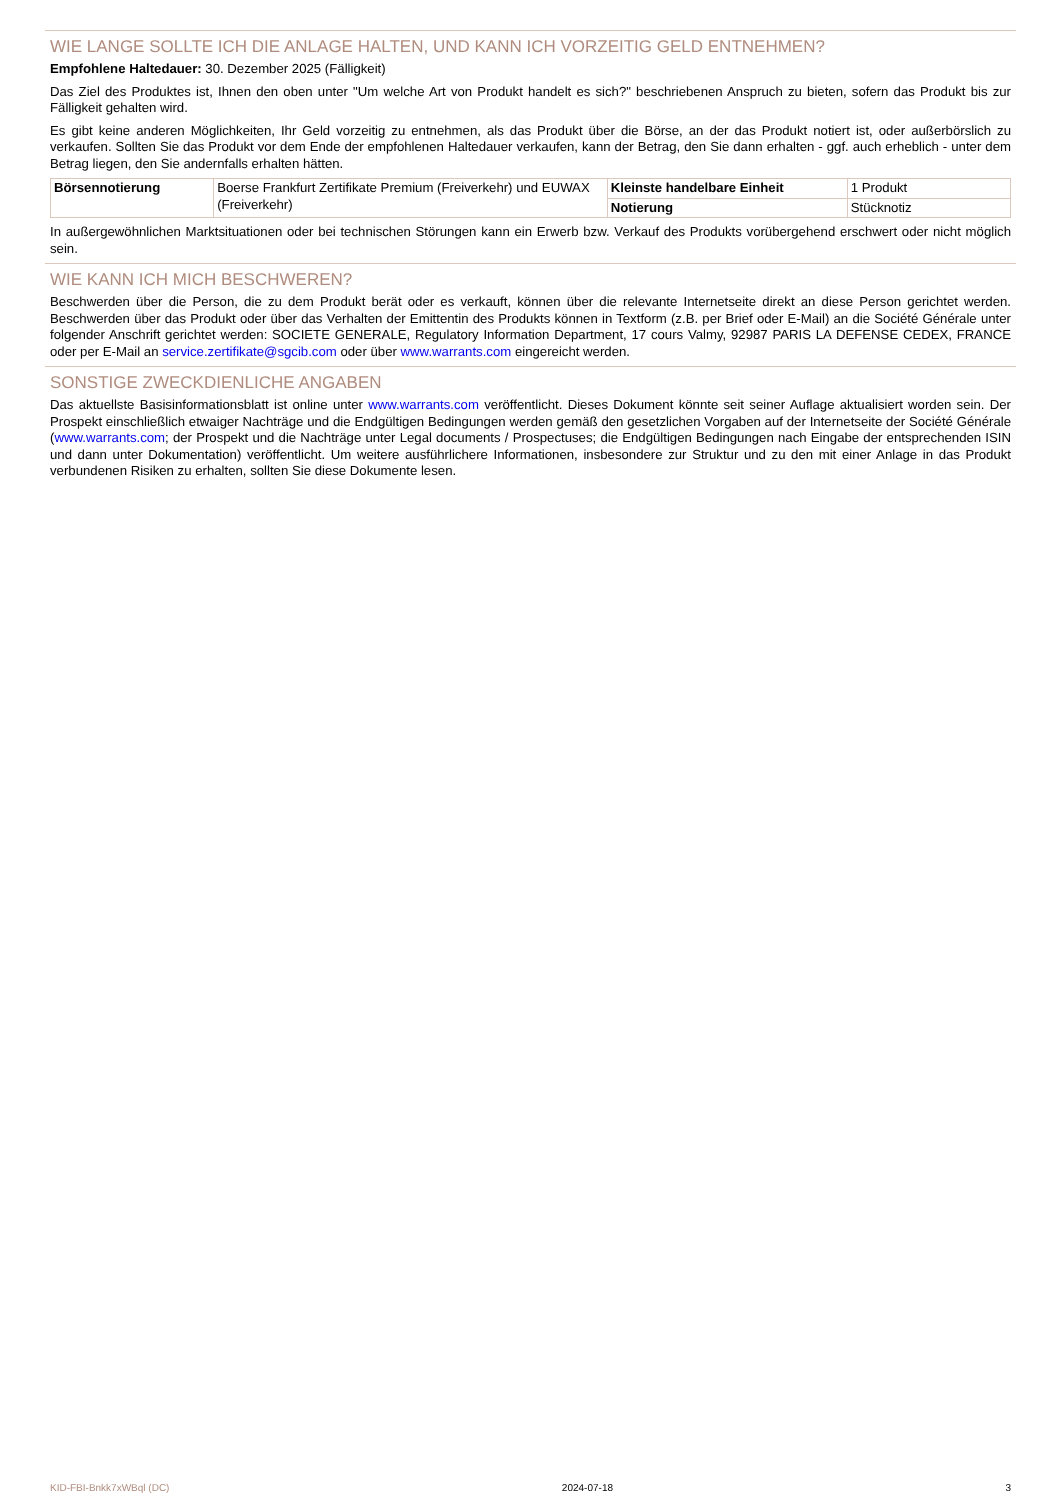WIE LANGE SOLLTE ICH DIE ANLAGE HALTEN, UND KANN ICH VORZEITIG GELD ENTNEHMEN?
Empfohlene Haltedauer: 30. Dezember 2025 (Fälligkeit)
Das Ziel des Produktes ist, Ihnen den oben unter "Um welche Art von Produkt handelt es sich?" beschriebenen Anspruch zu bieten, sofern das Produkt bis zur Fälligkeit gehalten wird.
Es gibt keine anderen Möglichkeiten, Ihr Geld vorzeitig zu entnehmen, als das Produkt über die Börse, an der das Produkt notiert ist, oder außerbörslich zu verkaufen. Sollten Sie das Produkt vor dem Ende der empfohlenen Haltedauer verkaufen, kann der Betrag, den Sie dann erhalten - ggf. auch erheblich - unter dem Betrag liegen, den Sie andernfalls erhalten hätten.
| Börsennotierung | Boerse Frankfurt Zertifikate Premium (Freiverkehr) und EUWAX (Freiverkehr) | Kleinste handelbare Einheit | 1 Produkt |
| | | Notierung | Stücknotiz |
In außergewöhnlichen Marktsituationen oder bei technischen Störungen kann ein Erwerb bzw. Verkauf des Produkts vorübergehend erschwert oder nicht möglich sein.
WIE KANN ICH MICH BESCHWEREN?
Beschwerden über die Person, die zu dem Produkt berät oder es verkauft, können über die relevante Internetseite direkt an diese Person gerichtet werden. Beschwerden über das Produkt oder über das Verhalten der Emittentin des Produkts können in Textform (z.B. per Brief oder E-Mail) an die Société Générale unter folgender Anschrift gerichtet werden: SOCIETE GENERALE, Regulatory Information Department, 17 cours Valmy, 92987 PARIS LA DEFENSE CEDEX, FRANCE oder per E-Mail an service.zertifikate@sgcib.com oder über www.warrants.com eingereicht werden.
SONSTIGE ZWECKDIENLICHE ANGABEN
Das aktuellste Basisinformationsblatt ist online unter www.warrants.com veröffentlicht. Dieses Dokument könnte seit seiner Auflage aktualisiert worden sein. Der Prospekt einschließlich etwaiger Nachträge und die Endgültigen Bedingungen werden gemäß den gesetzlichen Vorgaben auf der Internetseite der Société Générale (www.warrants.com; der Prospekt und die Nachträge unter Legal documents / Prospectuses; die Endgültigen Bedingungen nach Eingabe der entsprechenden ISIN und dann unter Dokumentation) veröffentlicht. Um weitere ausführlichere Informationen, insbesondere zur Struktur und zu den mit einer Anlage in das Produkt verbundenen Risiken zu erhalten, sollten Sie diese Dokumente lesen.
KID-FBI-Bnkk7xWBql (DC) 2024-07-18 3